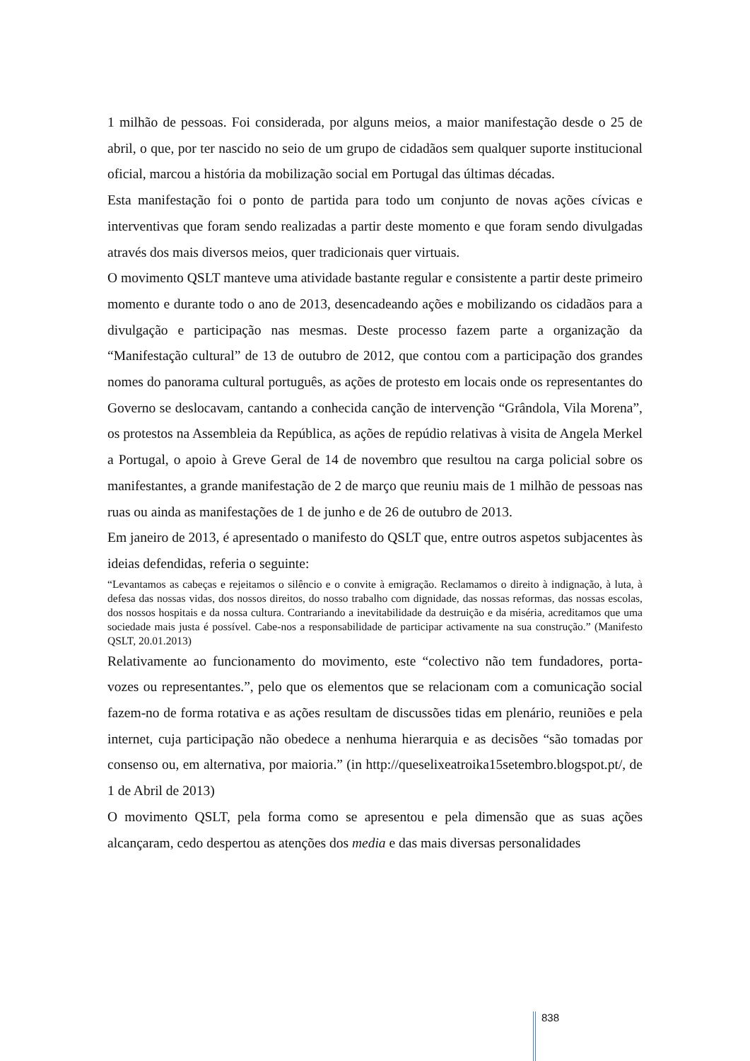1 milhão de pessoas. Foi considerada, por alguns meios, a maior manifestação desde o 25 de abril, o que, por ter nascido no seio de um grupo de cidadãos sem qualquer suporte institucional oficial, marcou a história da mobilização social em Portugal das últimas décadas.
Esta manifestação foi o ponto de partida para todo um conjunto de novas ações cívicas e interventivas que foram sendo realizadas a partir deste momento e que foram sendo divulgadas através dos mais diversos meios, quer tradicionais quer virtuais.
O movimento QSLT manteve uma atividade bastante regular e consistente a partir deste primeiro momento e durante todo o ano de 2013, desencadeando ações e mobilizando os cidadãos para a divulgação e participação nas mesmas. Deste processo fazem parte a organização da “Manifestação cultural” de 13 de outubro de 2012, que contou com a participação dos grandes nomes do panorama cultural português, as ações de protesto em locais onde os representantes do Governo se deslocavam, cantando a conhecida canção de intervenção “Grândola, Vila Morena”, os protestos na Assembleia da República, as ações de repúdio relativas à visita de Angela Merkel a Portugal, o apoio à Greve Geral de 14 de novembro que resultou na carga policial sobre os manifestantes, a grande manifestação de 2 de março que reuniu mais de 1 milhão de pessoas nas ruas ou ainda as manifestações de 1 de junho e de 26 de outubro de 2013.
Em janeiro de 2013, é apresentado o manifesto do QSLT que, entre outros aspetos subjacentes às ideias defendidas, referia o seguinte:
“Levantamos as cabeças e rejeitamos o silêncio e o convite à emigração. Reclamamos o direito à indignação, à luta, à defesa das nossas vidas, dos nossos direitos, do nosso trabalho com dignidade, das nossas reformas, das nossas escolas, dos nossos hospitais e da nossa cultura. Contrariando a inevitabilidade da destruição e da miséria, acreditamos que uma sociedade mais justa é possível. Cabe-nos a responsabilidade de participar activamente na sua construção.” (Manifesto QSLT, 20.01.2013)
Relativamente ao funcionamento do movimento, este “colectivo não tem fundadores, porta-vozes ou representantes.”, pelo que os elementos que se relacionam com a comunicação social fazem-no de forma rotativa e as ações resultam de discussões tidas em plenário, reuniões e pela internet, cuja participação não obedece a nenhuma hierarquia e as decisões “são tomadas por consenso ou, em alternativa, por maioria.” (in http://queselixeatroika15setembro.blogspot.pt/, de 1 de Abril de 2013)
O movimento QSLT, pela forma como se apresentou e pela dimensão que as suas ações alcançaram, cedo despertou as atenções dos media e das mais diversas personalidades
838